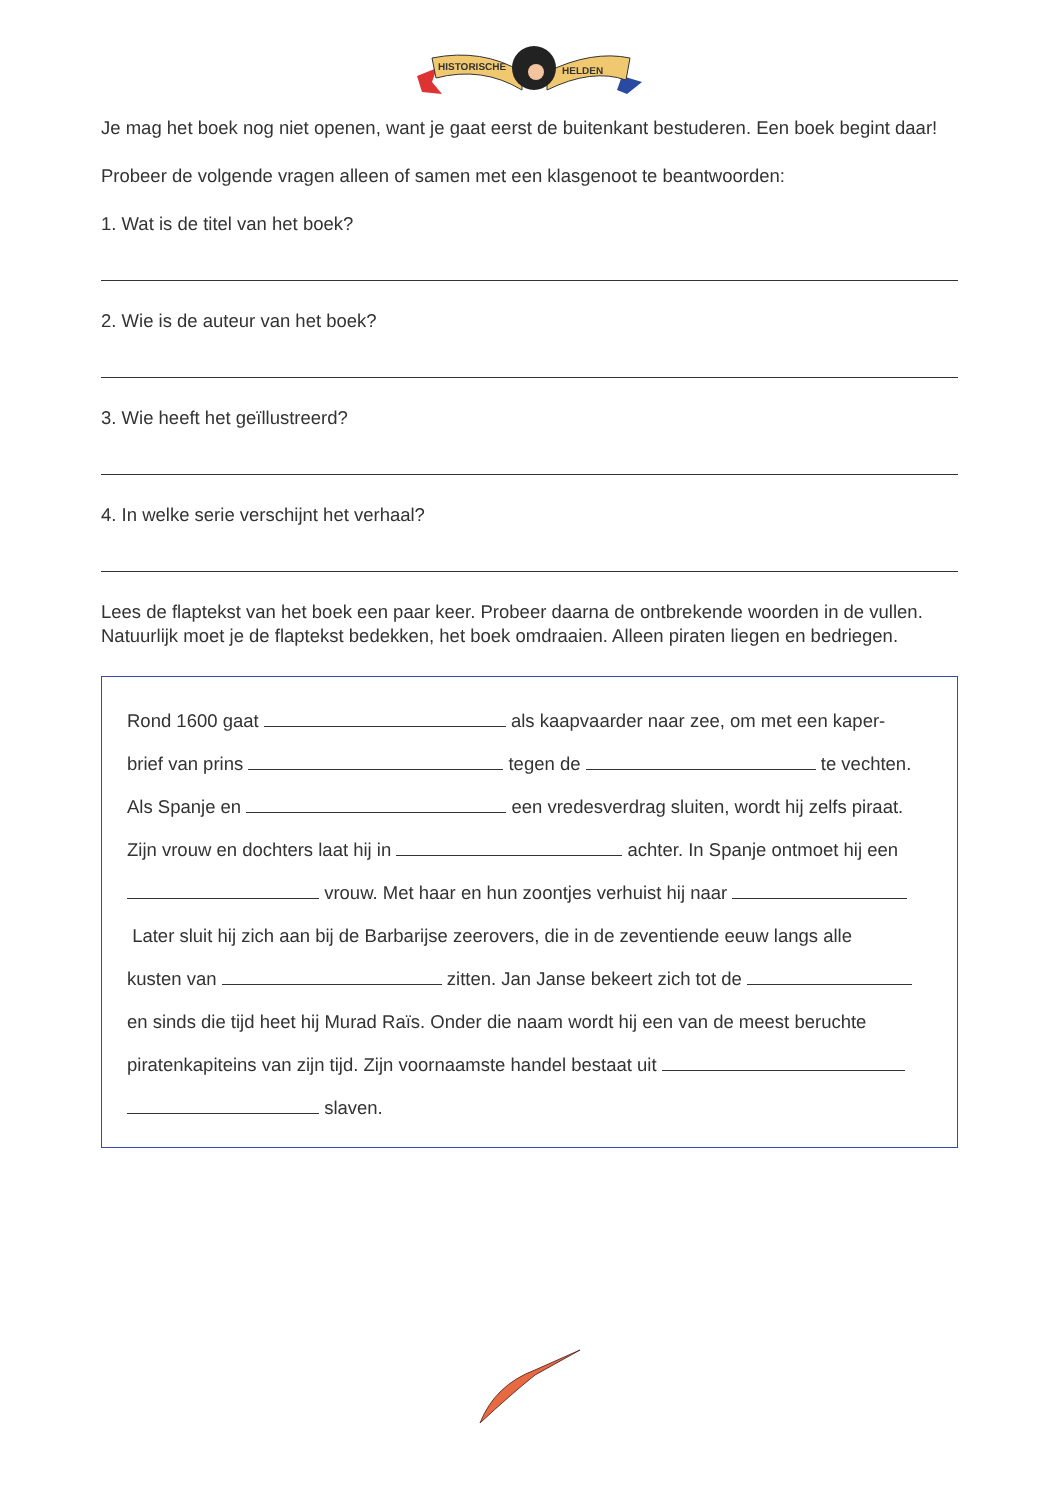HISTORISCHE
HELDEN
Je mag het boek nog niet openen, want je gaat eerst de buitenkant bestuderen. Een boek begint daar!
Probeer de volgende vragen alleen of samen met een klasgenoot te beantwoorden:
1. Wat is de titel van het boek?
2. Wie is de auteur van het boek?
3. Wie heeft het geïllustreerd?
4. In welke serie verschijnt het verhaal?
Lees de flaptekst van het boek een paar keer. Probeer daarna de ontbrekende woorden in de vullen. Natuurlijk moet je de flaptekst bedekken, het boek omdraaien. Alleen piraten liegen en bedriegen.
Rond 1600 gaat als kaapvaarder naar zee, om met een kaper-
brief van prins tegen de te vechten.
Als Spanje en een vredesverdrag sluiten, wordt hij zelfs piraat.
Zijn vrouw en dochters laat hij in achter. In Spanje ontmoet hij een
vrouw. Met haar en hun zoontjes verhuist hij naar
Later sluit hij zich aan bij de Barbarijse zeerovers, die in de zeventiende eeuw langs alle
kusten van zitten. Jan Janse bekeert zich tot de
en sinds die tijd heet hij Murad Raïs. Onder die naam wordt hij een van de meest beruchte
piratenkapiteins van zijn tijd. Zijn voornaamste handel bestaat uit
slaven.